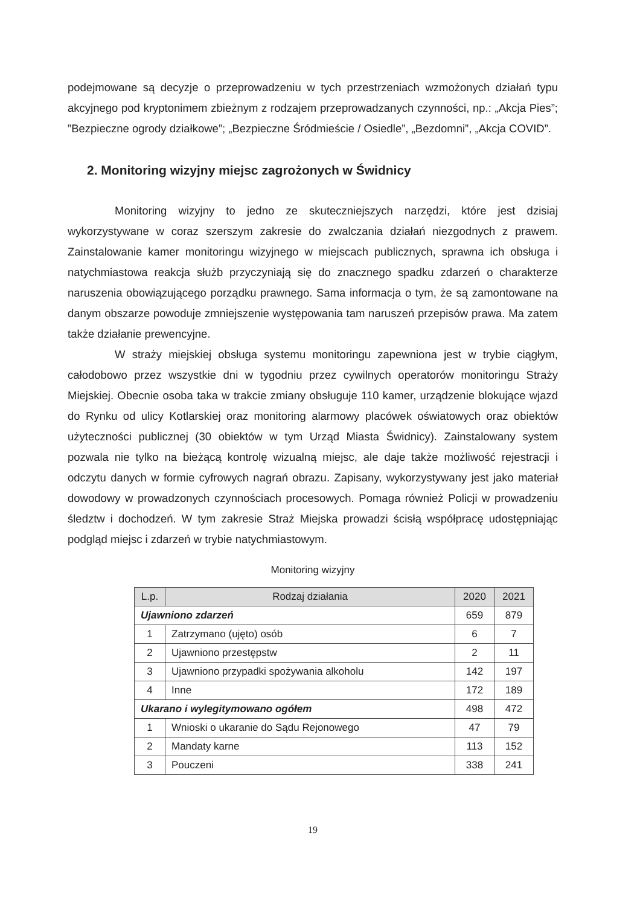podejmowane są decyzje o przeprowadzeniu w tych przestrzeniach wzmożonych działań typu akcyjnego pod kryptonimem zbieżnym z rodzajem przeprowadzanych czynności, np.: „Akcja Pies”; ”Bezpieczne ogrody działkowe”; „Bezpieczne Śródmieście / Osiedle”, „Bezdomni”, „Akcja COVID”.
2. Monitoring wizyjny miejsc zagrożonych w Świdnicy
Monitoring wizyjny to jedno ze skuteczniejszych narzędzi, które jest dzisiaj wykorzystywane w coraz szerszym zakresie do zwalczania działań niezgodnych z prawem. Zainstalowanie kamer monitoringu wizyjnego w miejscach publicznych, sprawna ich obsługa i natychmiastowa reakcja służb przyczyniają się do znacznego spadku zdarzeń o charakterze naruszenia obowiązującego porządku prawnego. Sama informacja o tym, że są zamontowane na danym obszarze powoduje zmniejszenie występowania tam naruszeń przepisów prawa. Ma zatem także działanie prewencyjne.
W straży miejskiej obsługa systemu monitoringu zapewniona jest w trybie ciągłym, całodobowo przez wszystkie dni w tygodniu przez cywilnych operatorów monitoringu Straży Miejskiej. Obecnie osoba taka w trakcie zmiany obsługuje 110 kamer, urządzenie blokujące wjazd do Rynku od ulicy Kotlarskiej oraz monitoring alarmowy placówek oświatowych oraz obiektów użyteczności publicznej (30 obiektów w tym Urząd Miasta Świdnicy). Zainstalowany system pozwala nie tylko na bieżącą kontrolę wizualną miejsc, ale daje także możliwość rejestracji i odczytu danych w formie cyfrowych nagrań obrazu. Zapisany, wykorzystywany jest jako materiał dowodowy w prowadzonych czynnościach procesowych. Pomaga również Policji w prowadzeniu śledztw i dochodzeń. W tym zakresie Straż Miejska prowadzi ścisłą współpracę udostępniając podgląd miejsc i zdarzeń w trybie natychmiastowym.
Monitoring wizyjny
| L.p. | Rodzaj działania | 2020 | 2021 |
| --- | --- | --- | --- |
| Ujawniono zdarzeń | | 659 | 879 |
| 1 | Zatrzymano (ujęto) osób | 6 | 7 |
| 2 | Ujawniono przestępstw | 2 | 11 |
| 3 | Ujawniono przypadki spożywania alkoholu | 142 | 197 |
| 4 | Inne | 172 | 189 |
| Ukarano i wylegitymowano ogółem | | 498 | 472 |
| 1 | Wnioski o ukaranie do Sądu Rejonowego | 47 | 79 |
| 2 | Mandaty karne | 113 | 152 |
| 3 | Pouczeni | 338 | 241 |
19